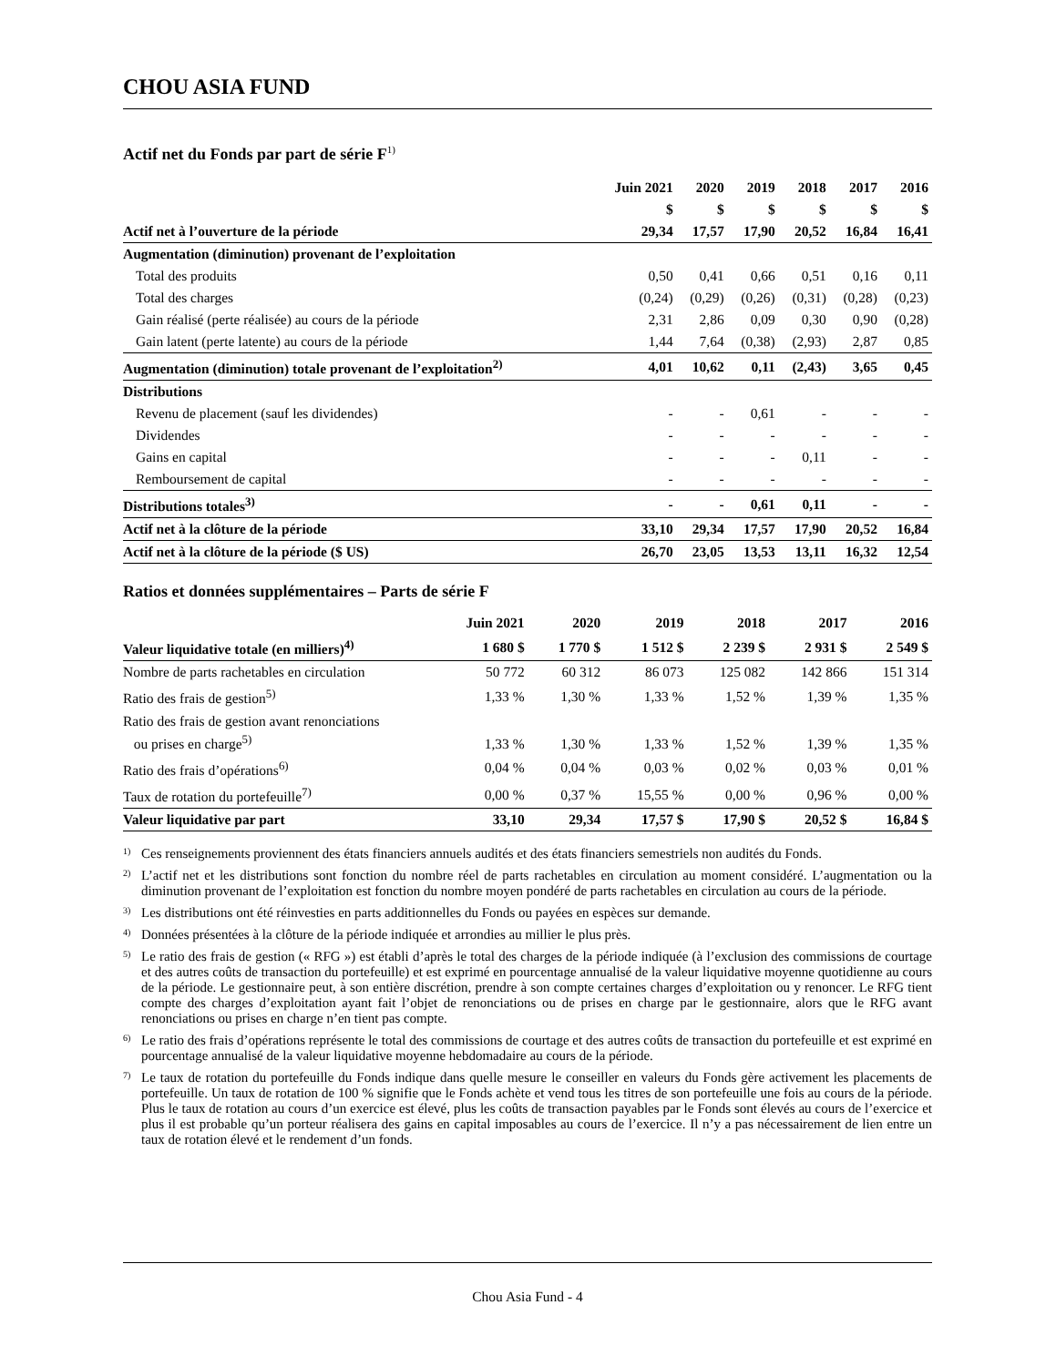CHOU ASIA FUND
Actif net du Fonds par part de série F<sup>1)</sup>
| | Juin 2021 | 2020 | 2019 | 2018 | 2017 | 2016 |
| --- | --- | --- | --- | --- | --- | --- |
| | $ | $ | $ | $ | $ | $ |
| Actif net à l’ouverture de la période | 29,34 | 17,57 | 17,90 | 20,52 | 16,84 | 16,41 |
| Augmentation (diminution) provenant de l’exploitation | | | | | | |
| Total des produits | 0,50 | 0,41 | 0,66 | 0,51 | 0,16 | 0,11 |
| Total des charges | (0,24) | (0,29) | (0,26) | (0,31) | (0,28) | (0,23) |
| Gain réalisé (perte réalisée) au cours de la période | 2,31 | 2,86 | 0,09 | 0,30 | 0,90 | (0,28) |
| Gain latent (perte latente) au cours de la période | 1,44 | 7,64 | (0,38) | (2,93) | 2,87 | 0,85 |
| Augmentation (diminution) totale provenant de l’exploitation<sup>2)</sup> | 4,01 | 10,62 | 0,11 | (2,43) | 3,65 | 0,45 |
| Distributions | | | | | | |
| Revenu de placement (sauf les dividendes) | - | - | 0,61 | - | - | - |
| Dividendes | - | - | - | - | - | - |
| Gains en capital | - | - | - | 0,11 | - | - |
| Remboursement de capital | - | - | - | - | - | - |
| Distributions totales<sup>3)</sup> | - | - | 0,61 | 0,11 | - | - |
| Actif net à la clôture de la période | 33,10 | 29,34 | 17,57 | 17,90 | 20,52 | 16,84 |
| Actif net à la clôture de la période ($ US) | 26,70 | 23,05 | 13,53 | 13,11 | 16,32 | 12,54 |
Ratios et données supplémentaires – Parts de série F
| | Juin 2021 | 2020 | 2019 | 2018 | 2017 | 2016 |
| --- | --- | --- | --- | --- | --- | --- |
| Valeur liquidative totale (en milliers)<sup>4)</sup> | 1 680 $ | 1 770 $ | 1 512 $ | 2 239 $ | 2 931 $ | 2 549 $ |
| Nombre de parts rachetables en circulation | 50 772 | 60 312 | 86 073 | 125 082 | 142 866 | 151 314 |
| Ratio des frais de gestion<sup>5)</sup> | 1,33 % | 1,30 % | 1,33 % | 1,52 % | 1,39 % | 1,35 % |
| Ratio des frais de gestion avant renonciations ou prises en charge<sup>5)</sup> | 1,33 % | 1,30 % | 1,33 % | 1,52 % | 1,39 % | 1,35 % |
| Ratio des frais d’opérations<sup>6)</sup> | 0,04 % | 0,04 % | 0,03 % | 0,02 % | 0,03 % | 0,01 % |
| Taux de rotation du portefeuille<sup>7)</sup> | 0,00 % | 0,37 % | 15,55 % | 0,00 % | 0,96 % | 0,00 % |
| Valeur liquidative par part | 33,10 | 29,34 | 17,57 $ | 17,90 $ | 20,52 $ | 16,84 $ |
<sup>1)</sup> Ces renseignements proviennent des états financiers annuels audités et des états financiers semestriels non audités du Fonds.
<sup>2)</sup> L’actif net et les distributions sont fonction du nombre réel de parts rachetables en circulation au moment considéré. L’augmentation ou la diminution provenant de l’exploitation est fonction du nombre moyen pondéré de parts rachetables en circulation au cours de la période.
<sup>3)</sup> Les distributions ont été réinvesties en parts additionnelles du Fonds ou payées en espèces sur demande.
<sup>4)</sup> Données présentées à la clôture de la période indiquée et arrondies au millier le plus près.
<sup>5)</sup> Le ratio des frais de gestion (« RFG ») est établi d’après le total des charges de la période indiquée (à l’exclusion des commissions de courtage et des autres coûts de transaction du portefeuille) et est exprimé en pourcentage annualisé de la valeur liquidative moyenne quotidienne au cours de la période. Le gestionnaire peut, à son entière discrétion, prendre à son compte certaines charges d’exploitation ou y renoncer. Le RFG tient compte des charges d’exploitation ayant fait l’objet de renonciations ou de prises en charge par le gestionnaire, alors que le RFG avant renonciations ou prises en charge n’en tient pas compte.
<sup>6)</sup> Le ratio des frais d’opérations représente le total des commissions de courtage et des autres coûts de transaction du portefeuille et est exprimé en pourcentage annualisé de la valeur liquidative moyenne hebdomadaire au cours de la période.
<sup>7)</sup> Le taux de rotation du portefeuille du Fonds indique dans quelle mesure le conseiller en valeurs du Fonds gère activement les placements de portefeuille. Un taux de rotation de 100 % signifie que le Fonds achète et vend tous les titres de son portefeuille une fois au cours de la période. Plus le taux de rotation au cours d’un exercice est élevé, plus les coûts de transaction payables par le Fonds sont élevés au cours de l’exercice et plus il est probable qu’un porteur réalisera des gains en capital imposables au cours de l’exercice. Il n’y a pas nécessairement de lien entre un taux de rotation élevé et le rendement d’un fonds.
Chou Asia Fund - 4